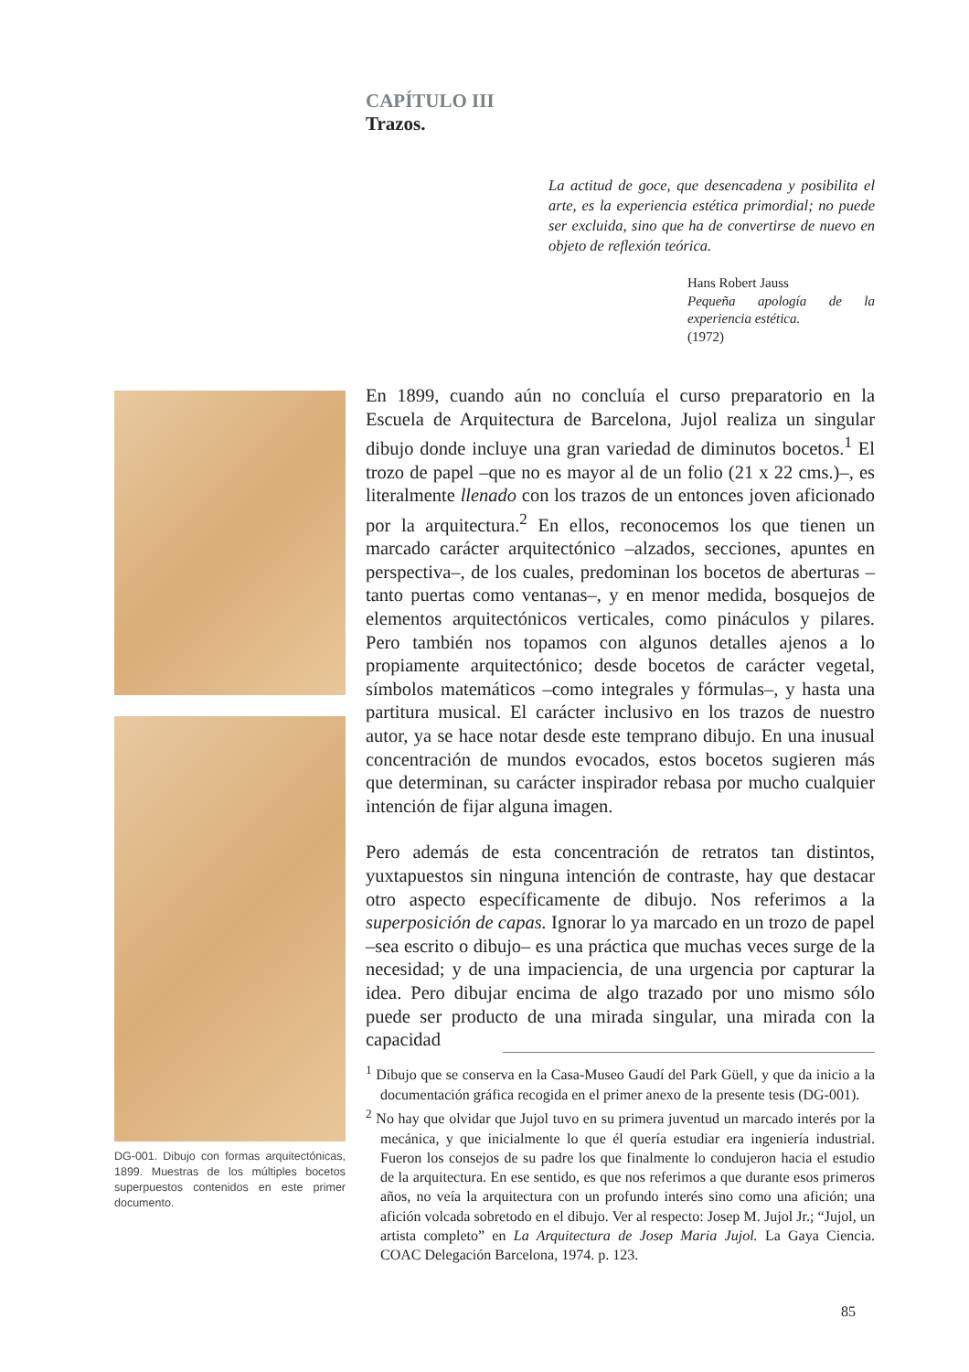CAPÍTULO III
Trazos.
La actitud de goce, que desencadena y posibilita el arte, es la experiencia estética primordial; no puede ser excluida, sino que ha de convertirse de nuevo en objeto de reflexión teórica.
Hans Robert Jauss
Pequeña apología de la experiencia estética.
(1972)
DG-001. Dibujo con formas arquitectónicas, 1899. Muestras de los múltiples bocetos superpuestos contenidos en este primer documento.
En 1899, cuando aún no concluía el curso preparatorio en la Escuela de Arquitectura de Barcelona, Jujol realiza un singular dibujo donde incluye una gran variedad de diminutos bocetos.<sup>1</sup> El trozo de papel –que no es mayor al de un folio (21 x 22 cms.)–, es literalmente llenado con los trazos de un entonces joven aficionado por la arquitectura.<sup>2</sup> En ellos, reconocemos los que tienen un marcado carácter arquitectónico –alzados, secciones, apuntes en perspectiva–, de los cuales, predominan los bocetos de aberturas –tanto puertas como ventanas–, y en menor medida, bosquejos de elementos arquitectónicos verticales, como pináculos y pilares. Pero también nos topamos con algunos detalles ajenos a lo propiamente arquitectónico; desde bocetos de carácter vegetal, símbolos matemáticos –como integrales y fórmulas–, y hasta una partitura musical. El carácter inclusivo en los trazos de nuestro autor, ya se hace notar desde este temprano dibujo. En una inusual concentración de mundos evocados, estos bocetos sugieren más que determinan, su carácter inspirador rebasa por mucho cualquier intención de fijar alguna imagen.
Pero además de esta concentración de retratos tan distintos, yuxtapuestos sin ninguna intención de contraste, hay que destacar otro aspecto específicamente de dibujo. Nos referimos a la superposición de capas. Ignorar lo ya marcado en un trozo de papel –sea escrito o dibujo– es una práctica que muchas veces surge de la necesidad; y de una impaciencia, de una urgencia por capturar la idea. Pero dibujar encima de algo trazado por uno mismo sólo puede ser producto de una mirada singular, una mirada con la capacidad
<sup>1</sup> Dibujo que se conserva en la Casa-Museo Gaudí del Park Güell, y que da inicio a la documentación gráfica recogida en el primer anexo de la presente tesis (DG-001).
<sup>2</sup> No hay que olvidar que Jujol tuvo en su primera juventud un marcado interés por la mecánica, y que inicialmente lo que él quería estudiar era ingeniería industrial. Fueron los consejos de su padre los que finalmente lo condujeron hacia el estudio de la arquitectura. En ese sentido, es que nos referimos a que durante esos primeros años, no veía la arquitectura con un profundo interés sino como una afición; una afición volcada sobretodo en el dibujo. Ver al respecto: Josep M. Jujol Jr.; “Jujol, un artista completo” en La Arquitectura de Josep Maria Jujol. La Gaya Ciencia. COAC Delegación Barcelona, 1974. p. 123.
85